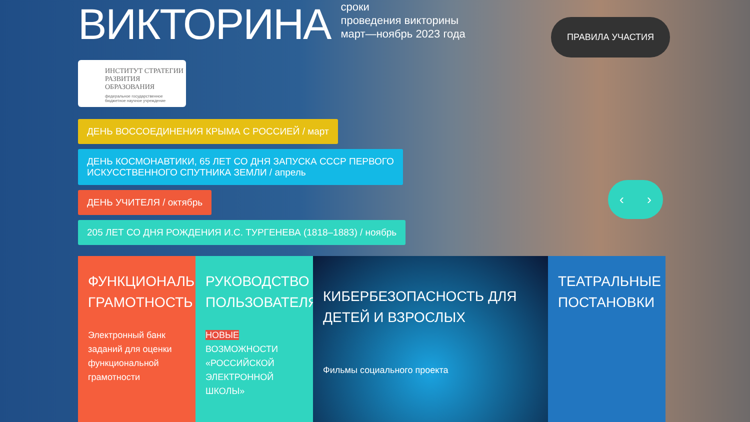ВИКТОРИНА
сроки
проведения викторины
март—ноябрь 2023 года
ИНСТИТУТ СТРАТЕГИИ
РАЗВИТИЯ ОБРАЗОВАНИЯ
федеральное государственное
бюджетное научное учреждение
ДЕНЬ ВОССОЕДИНЕНИЯ КРЫМА С РОССИЕЙ / март
ДЕНЬ КОСМОНАВТИКИ, 65 ЛЕТ СО ДНЯ ЗАПУСКА СССР ПЕРВОГО
ИСКУССТВЕННОГО СПУТНИКА ЗЕМЛИ / апрель
ДЕНЬ УЧИТЕЛЯ / октябрь
205 ЛЕТ СО ДНЯ РОЖДЕНИЯ И.С. ТУРГЕНЕВА (1818–1883) / ноябрь
ФУНКЦИОНАЛЬНАЯ ГРАМОТНОСТЬ
Электронный банк заданий для оценки функциональной грамотности
РУКОВОДСТВО ПОЛЬЗОВАТЕЛЯ
НОВЫЕ ВОЗМОЖНОСТИ «РОССИЙСКОЙ ЭЛЕКТРОННОЙ ШКОЛЫ»
КИБЕРБЕЗОПАСНОСТЬ ДЛЯ ДЕТЕЙ И ВЗРОСЛЫХ
Фильмы социального проекта
ТЕАТРАЛЬНЫЕ ПОСТАНОВКИ
ПРАВИЛА УЧАСТИЯ
‹ ›